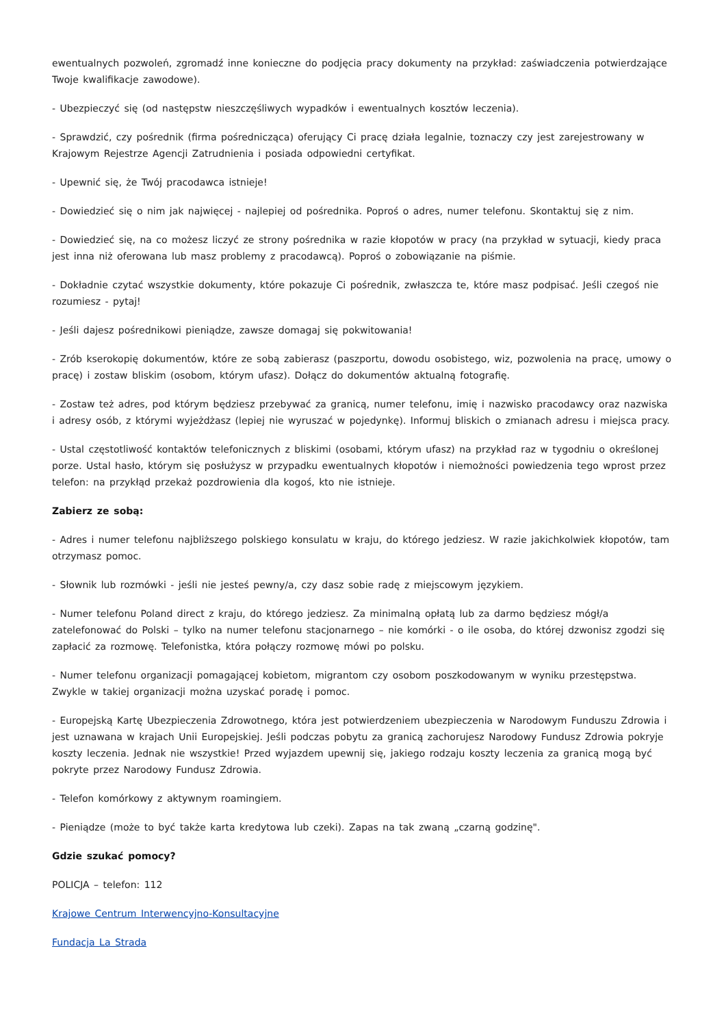ewentualnych pozwoleń, zgromadź inne konieczne do podjęcia pracy dokumenty na przykład: zaświadczenia potwierdzające Twoje kwalifikacje zawodowe).
- Ubezpieczyć się (od następstw nieszczęśliwych wypadków i ewentualnych kosztów leczenia).
- Sprawdzić, czy pośrednik (firma pośrednicząca) oferujący Ci pracę działa legalnie, toznaczy czy jest zarejestrowany w Krajowym Rejestrze Agencji Zatrudnienia i posiada odpowiedni certyfikat.
- Upewnić się, że Twój pracodawca istnieje!
- Dowiedzieć się o nim jak najwięcej - najlepiej od pośrednika. Poproś o adres, numer telefonu. Skontaktuj się z nim.
- Dowiedzieć się, na co możesz liczyć ze strony pośrednika w razie kłopotów w pracy (na przykład w sytuacji, kiedy praca jest inna niż oferowana lub masz problemy z pracodawcą). Poproś o zobowiązanie na piśmie.
- Dokładnie czytać wszystkie dokumenty, które pokazuje Ci pośrednik, zwłaszcza te, które masz podpisać. Jeśli czegoś nie rozumiesz - pytaj!
- Jeśli dajesz pośrednikowi pieniądze, zawsze domagaj się pokwitowania!
- Zrób kserokopię dokumentów, które ze sobą zabierasz (paszportu, dowodu osobistego, wiz, pozwolenia na pracę, umowy o pracę) i zostaw bliskim (osobom, którym ufasz). Dołącz do dokumentów aktualną fotografię.
- Zostaw też adres, pod którym będziesz przebywać za granicą, numer telefonu, imię i nazwisko pracodawcy oraz nazwiska i adresy osób, z którymi wyjeżdżasz (lepiej nie wyruszać w pojedynkę). Informuj bliskich o zmianach adresu i miejsca pracy.
- Ustal częstotliwość kontaktów telefonicznych z bliskimi (osobami, którym ufasz) na przykład raz w tygodniu o określonej porze. Ustal hasło, którym się posłużysz w przypadku ewentualnych kłopotów i niemożności powiedzenia tego wprost przez telefon: na przykłąd przekaż pozdrowienia dla kogoś, kto nie istnieje.
Zabierz ze sobą:
- Adres i numer telefonu najbliższego polskiego konsulatu w kraju, do którego jedziesz. W razie jakichkolwiek kłopotów, tam otrzymasz pomoc.
- Słownik lub rozmówki - jeśli nie jesteś pewny/a, czy dasz sobie radę z miejscowym językiem.
- Numer telefonu Poland direct z kraju, do którego jedziesz. Za minimalną opłatą lub za darmo będziesz mógł/a zatelefonować do Polski – tylko na numer telefonu stacjonarnego – nie komórki - o ile osoba, do której dzwonisz zgodzi się zapłacić za rozmowę. Telefonistka, która połączy rozmowę mówi po polsku.
- Numer telefonu organizacji pomagającej kobietom, migrantom czy osobom poszkodowanym w wyniku przestępstwa. Zwykle w takiej organizacji można uzyskać poradę i pomoc.
- Europejską Kartę Ubezpieczenia Zdrowotnego, która jest potwierdzeniem ubezpieczenia w Narodowym Funduszu Zdrowia i jest uznawana w krajach Unii Europejskiej. Jeśli podczas pobytu za granicą zachorujesz Narodowy Fundusz Zdrowia pokryje koszty leczenia. Jednak nie wszystkie! Przed wyjazdem upewnij się, jakiego rodzaju koszty leczenia za granicą mogą być pokryte przez Narodowy Fundusz Zdrowia.
- Telefon komórkowy z aktywnym roamingiem.
- Pieniądze (może to być także karta kredytowa lub czeki). Zapas na tak zwaną „czarną godzinę".
Gdzie szukać pomocy?
POLICJA – telefon: 112
Krajowe Centrum Interwencyjno-Konsultacyjne
Fundacja La Strada